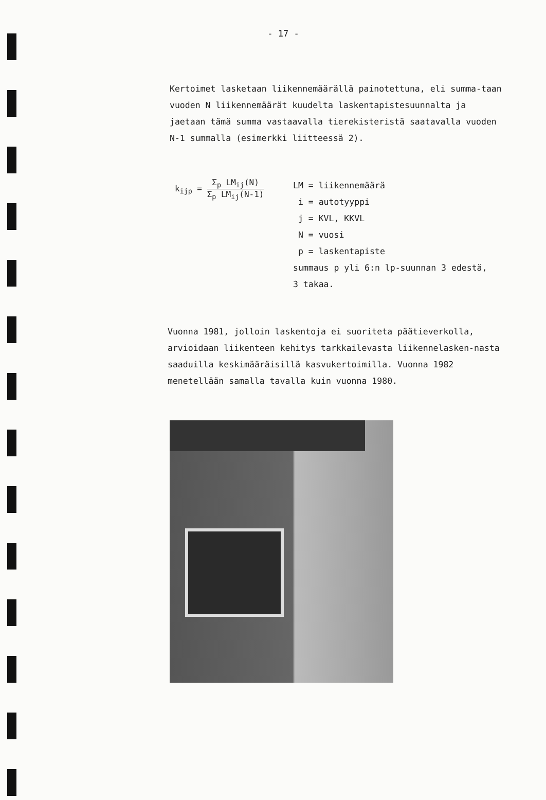- 17 -
Kertoimet lasketaan liikennemäärällä painotettuna, eli summa-taan vuoden N liikennemäärät kuudelta laskentapistesuunnalta ja jaetaan tämä summa vastaavalla tierekisteristä saatavalla vuoden N-1 summalla (esimerkki liitteessä 2).
k<sub>ijp</sub> = Σ<sub>p</sub> LM<sub>ij</sub>(N) Σ<sub>p</sub> LM<sub>ij</sub>(N-1)
LM = liikennemäärä
i = autotyyppi
j = KVL, KKVL
N = vuosi
p = laskentapiste
summaus p yli 6:n lp-suunnan 3 edestä,
3 takaa.
Vuonna 1981, jolloin laskentoja ei suoriteta päätieverkolla, arvioidaan liikenteen kehitys tarkkailevasta liikennelasken-nasta saaduilla keskimääräisillä kasvukertoimilla. Vuonna 1982 menetellään samalla tavalla kuin vuonna 1980.